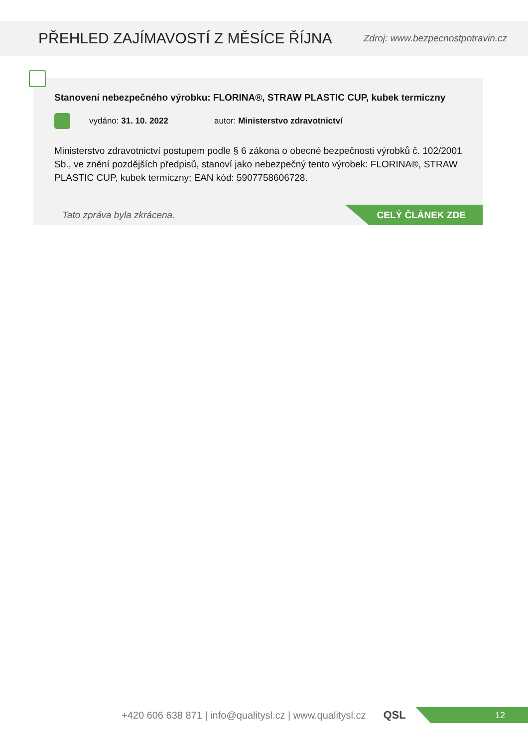PŘEHLED ZAJÍMAVOSTÍ Z MĚSÍCE ŘÍJNA
Zdroj: www.bezpecnostpotravin.cz
Stanovení nebezpečného výrobku: FLORINA®, STRAW PLASTIC CUP, kubek termiczny
vydáno: 31. 10. 2022 autor: Ministerstvo zdravotnictví
Ministerstvo zdravotnictví postupem podle § 6 zákona o obecné bezpečnosti výrobků č. 102/2001 Sb., ve znění pozdějších předpisů, stanoví jako nebezpečný tento výrobek: FLORINA®, STRAW PLASTIC CUP, kubek termiczny; EAN kód: 5907758606728.
Tato zpráva byla zkrácena.
CELÝ ČLÁNEK ZDE
+420 606 638 871 | info@qualitysl.cz | www.qualitysl.cz QSL
12